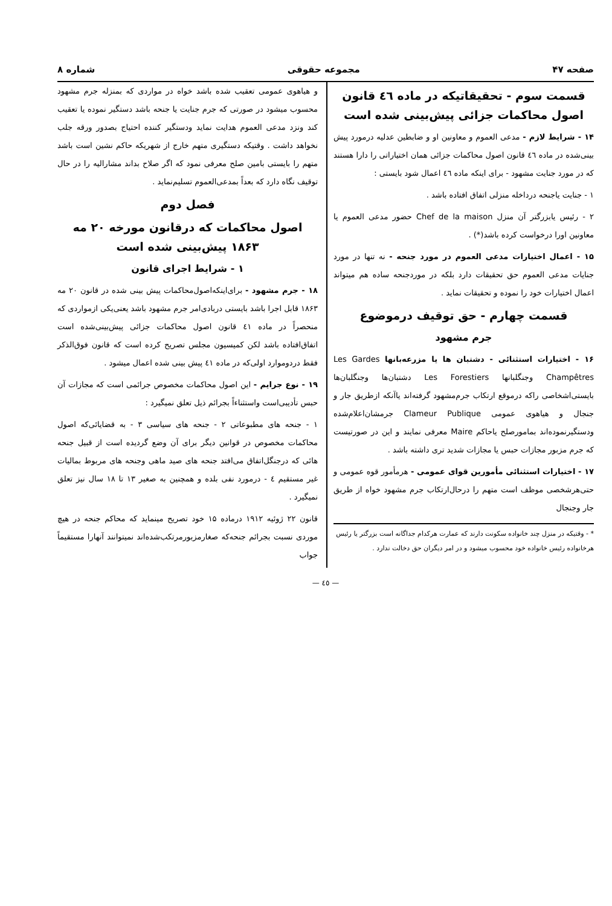صفحه ۴۷ مجموعه حقوقی شماره ۸
قسمت سوم - تحقیقاتیکه در ماده ٤٦ قانون اصول محاکمات جزائی پیش‌بینی شده است
۱۴ - شرایط لازم - مدعی العموم و معاونین او و ضابطین عدلیه درمورد پیش بینی‌شده در ماده ٤٦ قانون اصول محاکمات جزائی همان اختیاراتی را دارا هستند که در مورد جنایت مشهود - برای اینکه ماده ٤٦ اعمال شود بایستی :
۱ - جنایت یاجنحه درداخله منزلی اتفاق افتاده باشد .
۲ - رئیس یابزرگتر آن منزل Chef de la maison حضور مدعی العموم یا معاونین اورا درخواست کرده باشد(*) .
۱۵ - اعمال اختیارات مدعی العموم در مورد جنحه - نه تنها در مورد جنایات مدعی العموم حق تحقیقات دارد بلکه در موردجنحه ساده هم میتواند اعمال اختیارات خود را نموده و تحقیقات نماید .
قسمت چهارم - حق توقیف درموضوع
جرم مشهود
۱۶ - اختیارات استثنائی - دشتبان ها یا مزرعه‌بانها Les Gardes Champêtres وجنگلبانها Les Forestiers دشتبان‌ها وجنگلبان‌ها بایستی‌اشخاصی راکه درموقع ارتکاب جرم‌مشهود گرفته‌اند یاآنکه ازطریق جار و جنجال و هیاهوی عمومی Clameur Publique جرمشان‌اعلام‌شده ودستگیرنموده‌اند بمامورصلح یاحاکم Maire معرفی نمایند و این در صورتیست که جرم مزبور مجازات حبس یا مجازات شدید تری داشته باشد .
۱۷ - اختیارات استثنائی مأمورین قوای عمومی - هرمأمور قوه عمومی و حتی‌هرشخصی موظف است متهم را درحال‌ارتکاب جرم مشهود خواه از طریق جار وجنجال
* - وقتیکه در منزل چند خانواده سکونت دارند که عمارت هرکدام جداگانه است بزرگتر یا رئیس هرخانواده رئیس خانواده خود محسوب میشود و در امر دیگران حق دخالت ندارد .
و هیاهوی عمومی تعقیب شده باشد خواه در مواردی که بمنزله جرم مشهود محسوب میشود در صورتی که جرم جنایت یا جنحه باشد دستگیر نموده یا تعقیب کند ونزد مدعی العموم هدایت نماید ودستگیر کننده احتیاج بصدور ورقه جلب نخواهد داشت . وقتیکه دستگیری متهم خارج از شهریکه حاکم نشین است باشد متهم را بایستی بامین صلح معرفی نمود که اگر صلاح بداند مشارالیه را در حال توقیف نگاه دارد که بعداً بمدعی‌العموم تسلیم‌نماید .
فصل دوم
اصول محاکمات که درقانون مورخه ۲۰ مه ۱۸۶۳ پیش‌بینی شده است
۱ - شرایط اجرای قانون
۱۸ - جرم مشهود - برای‌اینکه‌اصول‌محاکمات پیش بینی شده در قانون ۲۰ مه ۱۸۶۳ قابل اجرا باشد بایستی دربادی‌امر جرم مشهود باشد یعنی‌یکی ازمواردی که منحصراً در ماده ٤۱ قانون اصول محاکمات جزائی پیش‌بینی‌شده است اتفاق‌افتاده باشد لکن کمیسیون مجلس تصریح کرده است که قانون فوق‌الذکر فقط دردوموارد اولی‌که در ماده ٤۱ پیش بینی شده اعمال میشود .
۱۹ - نوع جرایم - این اصول محاکمات مخصوص جرائمی است که مجازات آن حبس تأدیبی‌است واستثناءاً بجرائم ذیل تعلق نمیگیرد :
۱ - جنحه های مطبوعاتی ۲ - جنحه های سیاسی ۳ - به قضایائی‌که اصول محاکمات مخصوص در قوانین دیگر برای آن وضع گردیده است از قبیل جنحه هائی که درجنگل‌اتفاق می‌افتد جنحه های صید ماهی وجنحه های مربوط بمالیات غیر مستقیم ٤ - درمورد نفی بلده و همچنین به صغیر ۱۳ تا ۱۸ سال نیز تعلق نمیگیرد .
قانون ۲۲ ژوئیه ۱۹۱۲ درماده ۱۵ خود تصریح مینماید که محاکم جنحه در هیچ موردی نسبت بجرائم جنحه‌که صغارمزبورمرتکب‌شده‌اند نمیتوانند آنهارا مستقیماً جواب
— ٤٥ —